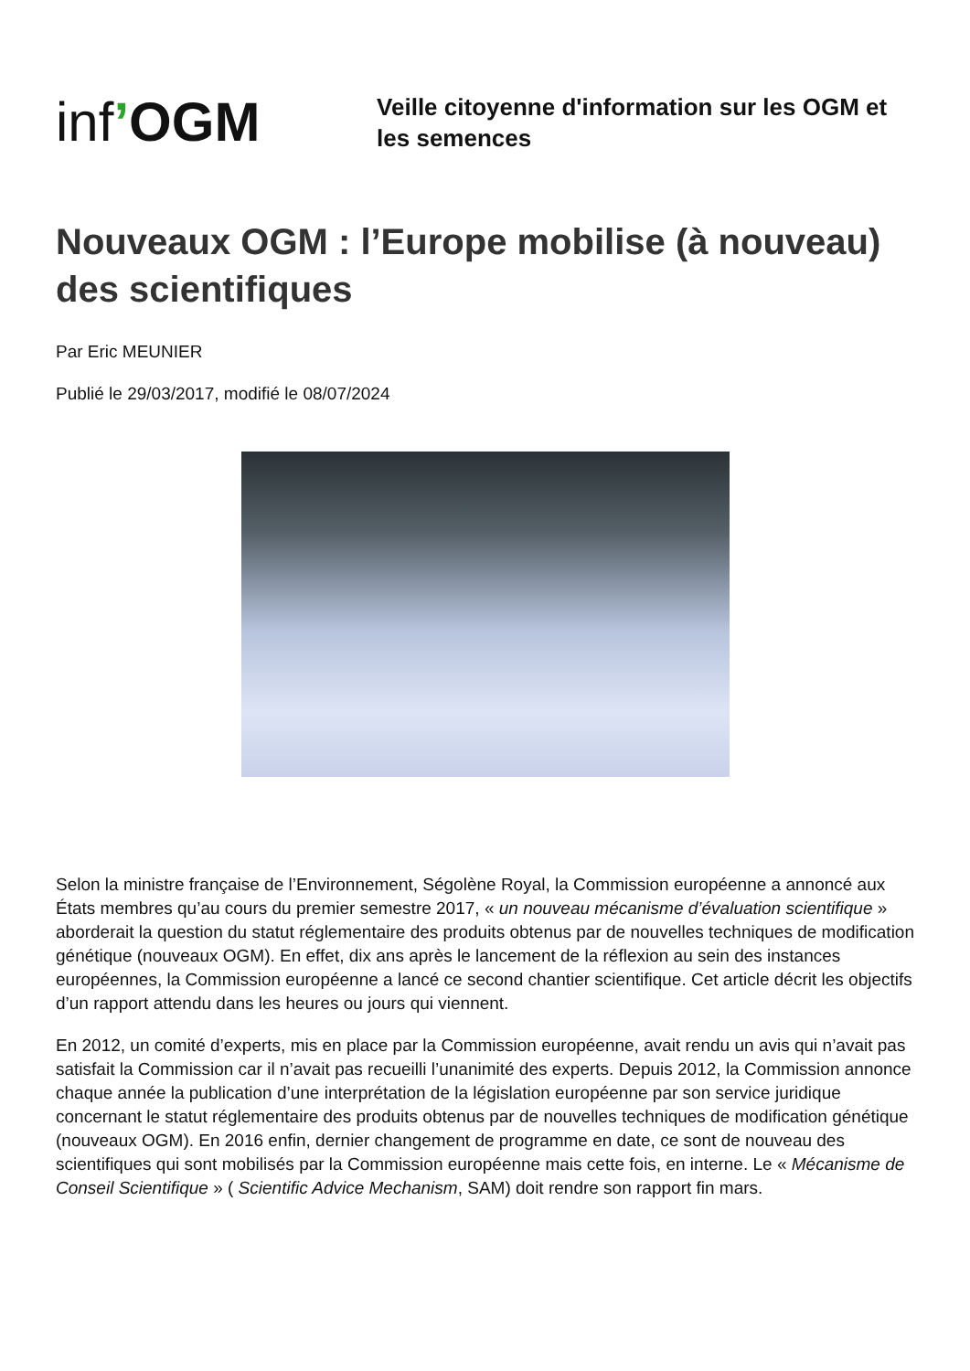inf’OGM
Veille citoyenne d'information sur les OGM et les semences
Nouveaux OGM : l’Europe mobilise (à nouveau) des scientifiques
Par Eric MEUNIER
Publié le 29/03/2017, modifié le 08/07/2024
Selon la ministre française de l’Environnement, Ségolène Royal, la Commission européenne a annoncé aux États membres qu’au cours du premier semestre 2017, « un nouveau mécanisme d’évaluation scientifique » aborderait la question du statut réglementaire des produits obtenus par de nouvelles techniques de modification génétique (nouveaux OGM). En effet, dix ans après le lancement de la réflexion au sein des instances européennes, la Commission européenne a lancé ce second chantier scientifique. Cet article décrit les objectifs d’un rapport attendu dans les heures ou jours qui viennent.
En 2012, un comité d’experts, mis en place par la Commission européenne, avait rendu un avis qui n’avait pas satisfait la Commission car il n’avait pas recueilli l’unanimité des experts. Depuis 2012, la Commission annonce chaque année la publication d’une interprétation de la législation européenne par son service juridique concernant le statut réglementaire des produits obtenus par de nouvelles techniques de modification génétique (nouveaux OGM). En 2016 enfin, dernier changement de programme en date, ce sont de nouveau des scientifiques qui sont mobilisés par la Commission européenne mais cette fois, en interne. Le « Mécanisme de Conseil Scientifique » ( Scientific Advice Mechanism, SAM) doit rendre son rapport fin mars.